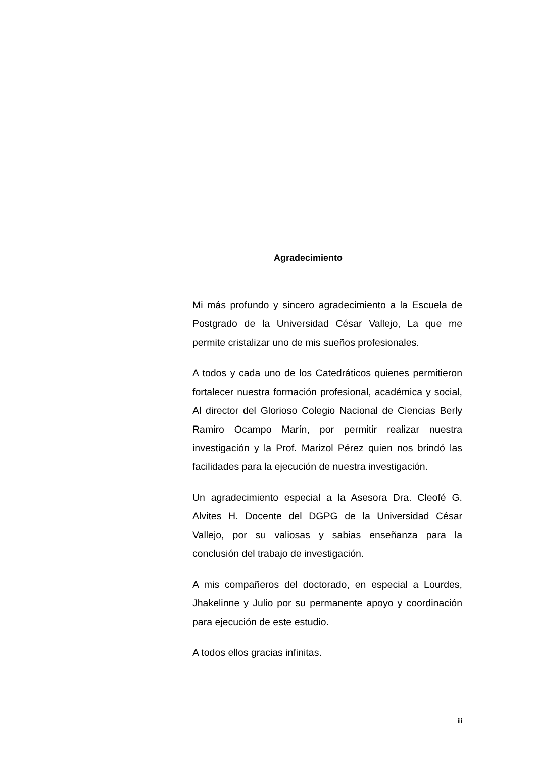Agradecimiento
Mi más profundo y sincero agradecimiento a la Escuela de Postgrado de la Universidad César Vallejo, La que me permite cristalizar uno de mis sueños profesionales.
A todos y cada uno de los Catedráticos quienes permitieron fortalecer nuestra formación profesional, académica y social, Al director del Glorioso Colegio Nacional de Ciencias Berly Ramiro Ocampo Marín, por permitir realizar nuestra investigación y la Prof. Marizol Pérez quien nos brindó las facilidades para la ejecución de nuestra investigación.
Un agradecimiento especial a la Asesora Dra. Cleofé G. Alvites H. Docente del DGPG de la Universidad César Vallejo, por su valiosas y sabias enseñanza para la conclusión del trabajo de investigación.
A mis compañeros del doctorado, en especial a Lourdes, Jhakelinne y Julio por su permanente apoyo y coordinación para ejecución de este estudio.
A todos ellos gracias infinitas.
iii